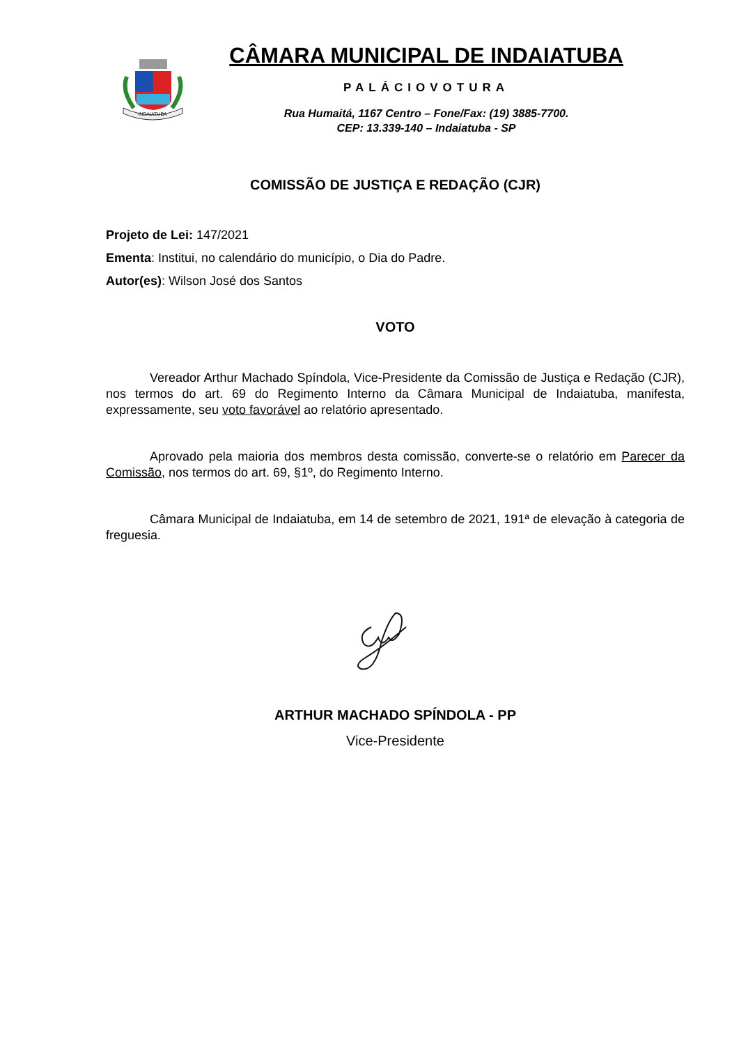INDAIATUBA
CÂMARA MUNICIPAL DE INDAIATUBA
PALÁCIOVOTURA
Rua Humaitá, 1167 Centro – Fone/Fax: (19) 3885-7700.
CEP: 13.339-140 – Indaiatuba - SP
COMISSÃO DE JUSTIÇA E REDAÇÃO (CJR)
Projeto de Lei: 147/2021
Ementa: Institui, no calendário do município, o Dia do Padre.
Autor(es): Wilson José dos Santos
VOTO
Vereador Arthur Machado Spíndola, Vice-Presidente da Comissão de Justiça e Redação (CJR), nos termos do art. 69 do Regimento Interno da Câmara Municipal de Indaiatuba, manifesta, expressamente, seu voto favorável ao relatório apresentado.
Aprovado pela maioria dos membros desta comissão, converte-se o relatório em Parecer da Comissão, nos termos do art. 69, §1º, do Regimento Interno.
Câmara Municipal de Indaiatuba, em 14 de setembro de 2021, 191ª de elevação à categoria de freguesia.
ARTHUR MACHADO SPÍNDOLA - PP
Vice-Presidente